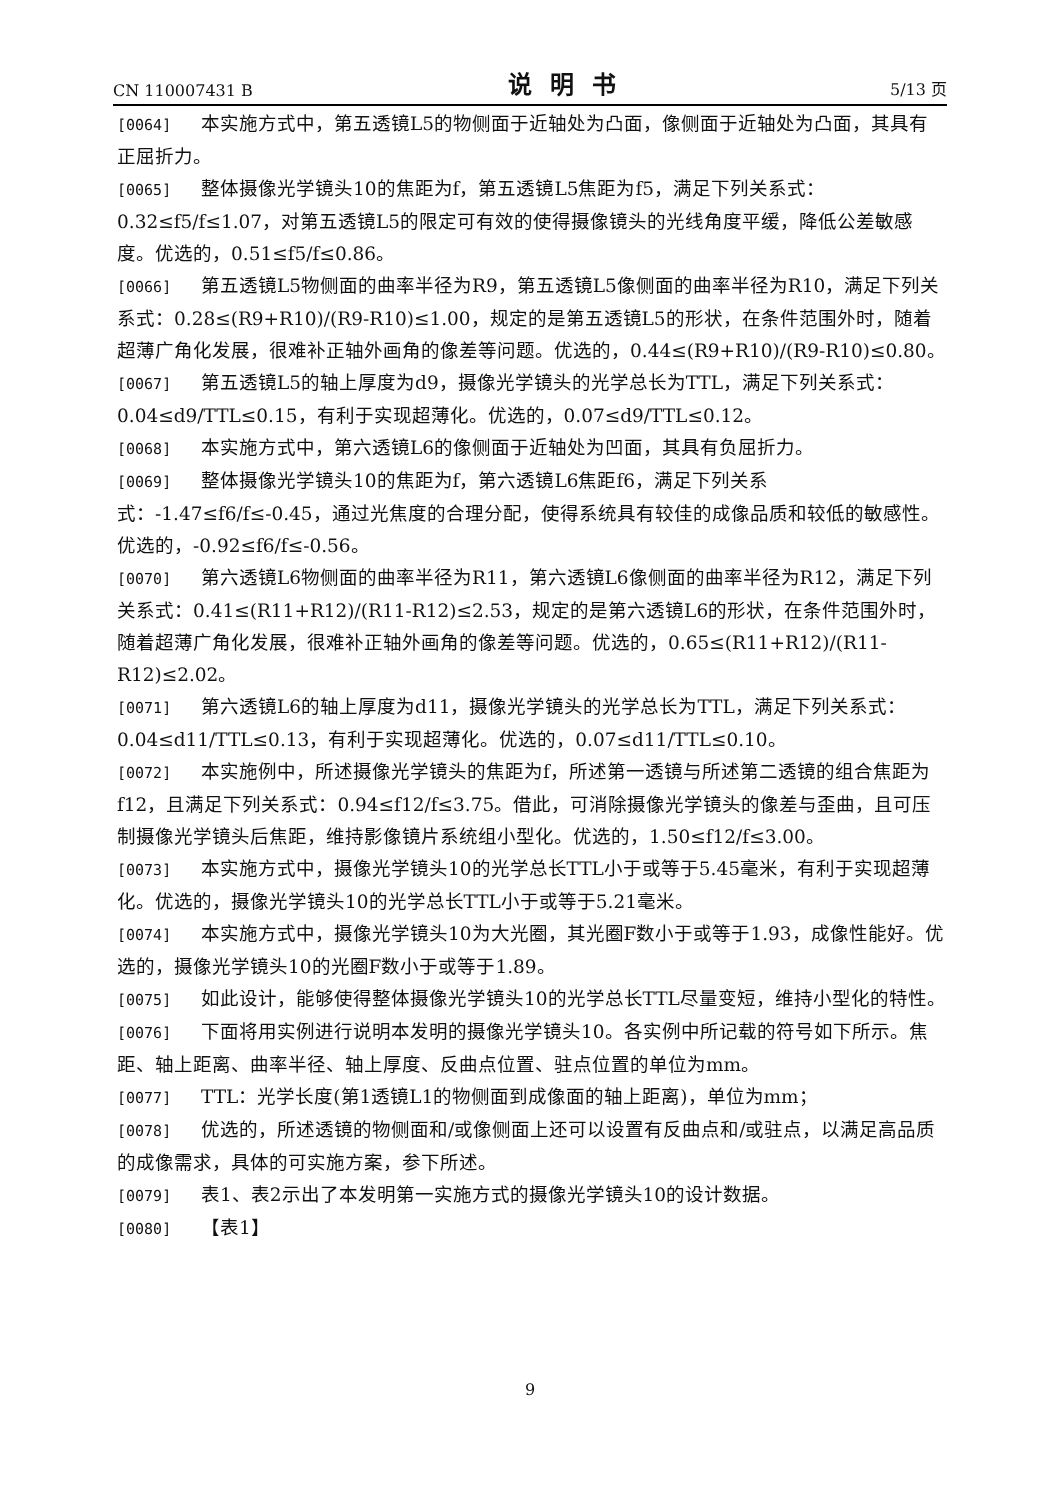CN 110007431 B 说明书 5/13 页
[0064] 本实施方式中，第五透镜L5的物侧面于近轴处为凸面，像侧面于近轴处为凸面，其具有正屈折力。
[0065] 整体摄像光学镜头10的焦距为f，第五透镜L5焦距为f5，满足下列关系式：0.32≤f5/f≤1.07，对第五透镜L5的限定可有效的使得摄像镜头的光线角度平缓，降低公差敏感度。优选的，0.51≤f5/f≤0.86。
[0066] 第五透镜L5物侧面的曲率半径为R9，第五透镜L5像侧面的曲率半径为R10，满足下列关系式：0.28≤(R9+R10)/(R9-R10)≤1.00，规定的是第五透镜L5的形状，在条件范围外时，随着超薄广角化发展，很难补正轴外画角的像差等问题。优选的，0.44≤(R9+R10)/(R9-R10)≤0.80。
[0067] 第五透镜L5的轴上厚度为d9，摄像光学镜头的光学总长为TTL，满足下列关系式：0.04≤d9/TTL≤0.15，有利于实现超薄化。优选的，0.07≤d9/TTL≤0.12。
[0068] 本实施方式中，第六透镜L6的像侧面于近轴处为凹面，其具有负屈折力。
[0069] 整体摄像光学镜头10的焦距为f，第六透镜L6焦距f6，满足下列关系式：-1.47≤f6/f≤-0.45，通过光焦度的合理分配，使得系统具有较佳的成像品质和较低的敏感性。优选的，-0.92≤f6/f≤-0.56。
[0070] 第六透镜L6物侧面的曲率半径为R11，第六透镜L6像侧面的曲率半径为R12，满足下列关系式：0.41≤(R11+R12)/(R11-R12)≤2.53，规定的是第六透镜L6的形状，在条件范围外时，随着超薄广角化发展，很难补正轴外画角的像差等问题。优选的，0.65≤(R11+R12)/(R11-R12)≤2.02。
[0071] 第六透镜L6的轴上厚度为d11，摄像光学镜头的光学总长为TTL，满足下列关系式：0.04≤d11/TTL≤0.13，有利于实现超薄化。优选的，0.07≤d11/TTL≤0.10。
[0072] 本实施例中，所述摄像光学镜头的焦距为f，所述第一透镜与所述第二透镜的组合焦距为f12，且满足下列关系式：0.94≤f12/f≤3.75。借此，可消除摄像光学镜头的像差与歪曲，且可压制摄像光学镜头后焦距，维持影像镜片系统组小型化。优选的，1.50≤f12/f≤3.00。
[0073] 本实施方式中，摄像光学镜头10的光学总长TTL小于或等于5.45毫米，有利于实现超薄化。优选的，摄像光学镜头10的光学总长TTL小于或等于5.21毫米。
[0074] 本实施方式中，摄像光学镜头10为大光圈，其光圈F数小于或等于1.93，成像性能好。优选的，摄像光学镜头10的光圈F数小于或等于1.89。
[0075] 如此设计，能够使得整体摄像光学镜头10的光学总长TTL尽量变短，维持小型化的特性。
[0076] 下面将用实例进行说明本发明的摄像光学镜头10。各实例中所记载的符号如下所示。焦距、轴上距离、曲率半径、轴上厚度、反曲点位置、驻点位置的单位为mm。
[0077] TTL：光学长度(第1透镜L1的物侧面到成像面的轴上距离)，单位为mm；
[0078] 优选的，所述透镜的物侧面和/或像侧面上还可以设置有反曲点和/或驻点，以满足高品质的成像需求，具体的可实施方案，参下所述。
[0079] 表1、表2示出了本发明第一实施方式的摄像光学镜头10的设计数据。
[0080] 【表1】
9